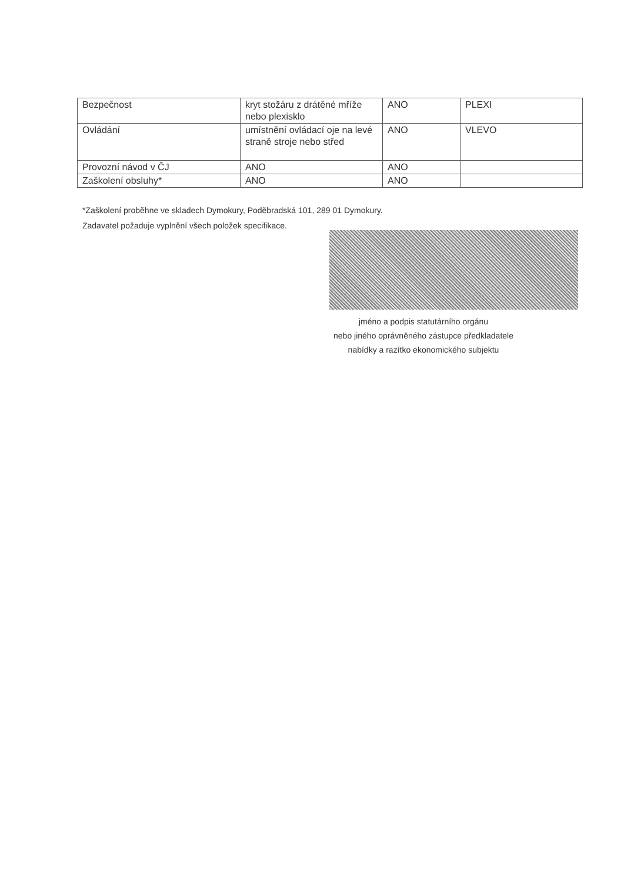| Bezpečnost | kryt stožáru z drátěné mříže nebo plexisklo | ANO | PLEXI |
| Ovládání | umístnění ovládací oje na levé straně stroje nebo střed | ANO | VLEVO |
| Provozní návod v ČJ | ANO | ANO | |
| Zaškolení obsluhy* | ANO | ANO | |
*Zaškolení proběhne ve skladech Dymokury, Poděbradská 101, 289 01 Dymokury.
Zadavatel požaduje vyplnění všech položek specifikace.
jméno a podpis statutárního orgánu
nebo jiného oprávněného zástupce předkladatele
nabídky a razítko ekonomického subjektu